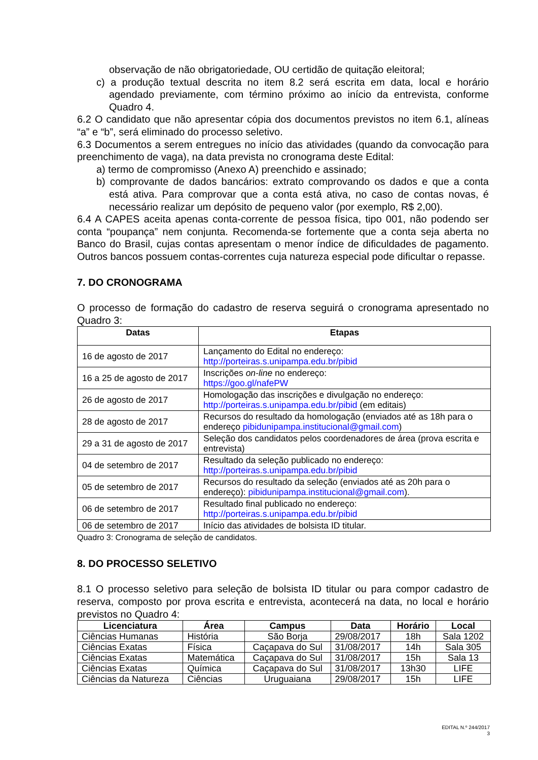observação de não obrigatoriedade, OU certidão de quitação eleitoral;
c) a produção textual descrita no item 8.2 será escrita em data, local e horário agendado previamente, com término próximo ao início da entrevista, conforme Quadro 4.
6.2 O candidato que não apresentar cópia dos documentos previstos no item 6.1, alíneas “a” e “b”, será eliminado do processo seletivo.
6.3 Documentos a serem entregues no início das atividades (quando da convocação para preenchimento de vaga), na data prevista no cronograma deste Edital:
a) termo de compromisso (Anexo A) preenchido e assinado;
b) comprovante de dados bancários: extrato comprovando os dados e que a conta está ativa. Para comprovar que a conta está ativa, no caso de contas novas, é necessário realizar um depósito de pequeno valor (por exemplo, R$ 2,00).
6.4 A CAPES aceita apenas conta-corrente de pessoa física, tipo 001, não podendo ser conta “poupança” nem conjunta. Recomenda-se fortemente que a conta seja aberta no Banco do Brasil, cujas contas apresentam o menor índice de dificuldades de pagamento. Outros bancos possuem contas-correntes cuja natureza especial pode dificultar o repasse.
7. DO CRONOGRAMA
O processo de formação do cadastro de reserva seguirá o cronograma apresentado no Quadro 3:
| Datas | Etapas |
| --- | --- |
| 16 de agosto de 2017 | Lançamento do Edital no endereço: http://porteiras.s.unipampa.edu.br/pibid |
| 16 a 25 de agosto de 2017 | Inscrições on-line no endereço: https://goo.gl/nafePW |
| 26 de agosto de 2017 | Homologação das inscrições e divulgação no endereço: http://porteiras.s.unipampa.edu.br/pibid (em editais) |
| 28 de agosto de 2017 | Recursos do resultado da homologação (enviados até as 18h para o endereço pibidunipampa.institucional@gmail.com ) |
| 29 a 31 de agosto de 2017 | Seleção dos candidatos pelos coordenadores de área (prova escrita e entrevista) |
| 04 de setembro de 2017 | Resultado da seleção publicado no endereço: http://porteiras.s.unipampa.edu.br/pibid |
| 05 de setembro de 2017 | Recursos do resultado da seleção (enviados até as 20h para o endereço): pibidunipampa.institucional@gmail.com ). |
| 06 de setembro de 2017 | Resultado final publicado no endereço: http://porteiras.s.unipampa.edu.br/pibid |
| 06 de setembro de 2017 | Início das atividades de bolsista ID titular. |
Quadro 3: Cronograma de seleção de candidatos.
8. DO PROCESSO SELETIVO
8.1 O processo seletivo para seleção de bolsista ID titular ou para compor cadastro de reserva, composto por prova escrita e entrevista, acontecerá na data, no local e horário previstos no Quadro 4:
| Licenciatura | Área | Campus | Data | Horário | Local |
| --- | --- | --- | --- | --- | --- |
| Ciências Humanas | História | São Borja | 29/08/2017 | 18h | Sala 1202 |
| Ciências Exatas | Física | Caçapava do Sul | 31/08/2017 | 14h | Sala 305 |
| Ciências Exatas | Matemática | Caçapava do Sul | 31/08/2017 | 15h | Sala 13 |
| Ciências Exatas | Química | Caçapava do Sul | 31/08/2017 | 13h30 | LIFE |
| Ciências da Natureza | Ciências | Uruguaiana | 29/08/2017 | 15h | LIFE |
EDITAL N.º 244/2017
3